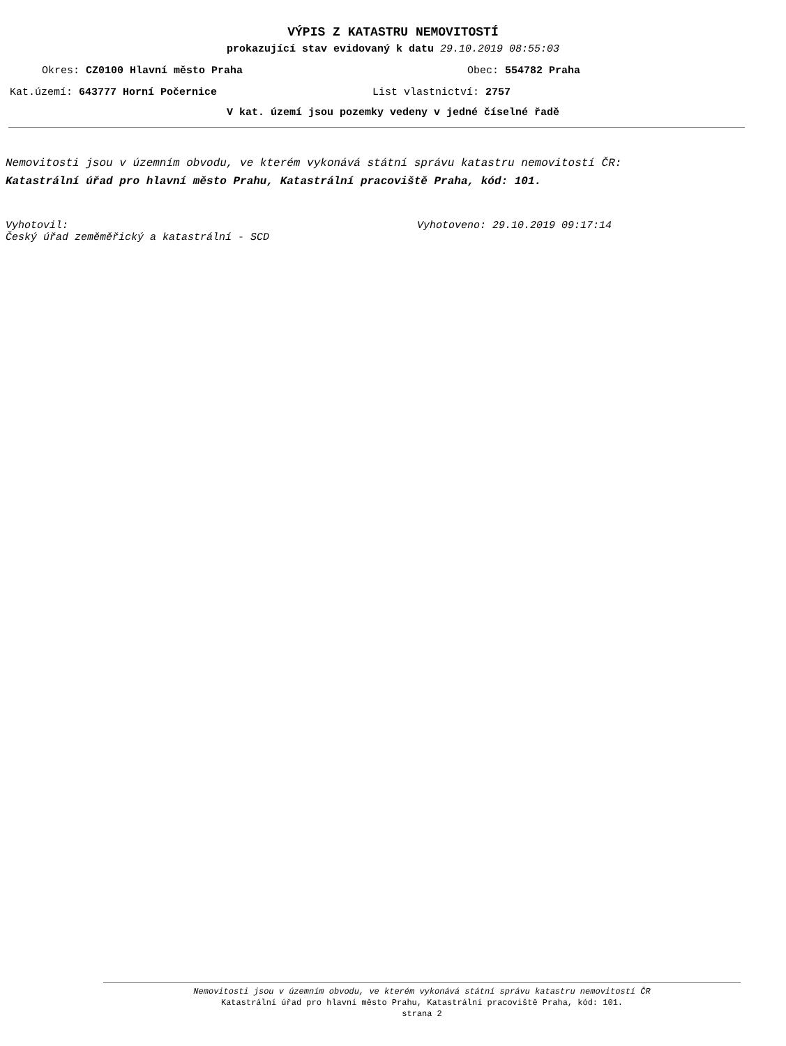VÝPIS Z KATASTRU NEMOVITOSTÍ
prokazující stav evidovaný k datu 29.10.2019 08:55:03
Okres: CZ0100 Hlavní město Praha Obec: 554782 Praha
Kat.území: 643777 Horní Počernice List vlastnictví: 2757
V kat. území jsou pozemky vedeny v jedné číselné řadě
Nemovitosti jsou v územním obvodu, ve kterém vykonává státní správu katastru nemovitostí ČR:
Katastrální úřad pro hlavní město Prahu, Katastrální pracoviště Praha, kód: 101.
Vyhotovil:
Český úřad zeměměřický a katastrální - SCD
Vyhotoveno: 29.10.2019 09:17:14
Nemovitosti jsou v územním obvodu, ve kterém vykonává státní správu katastru nemovitostí ČR
Katastrální úřad pro hlavní město Prahu, Katastrální pracoviště Praha, kód: 101.
strana 2